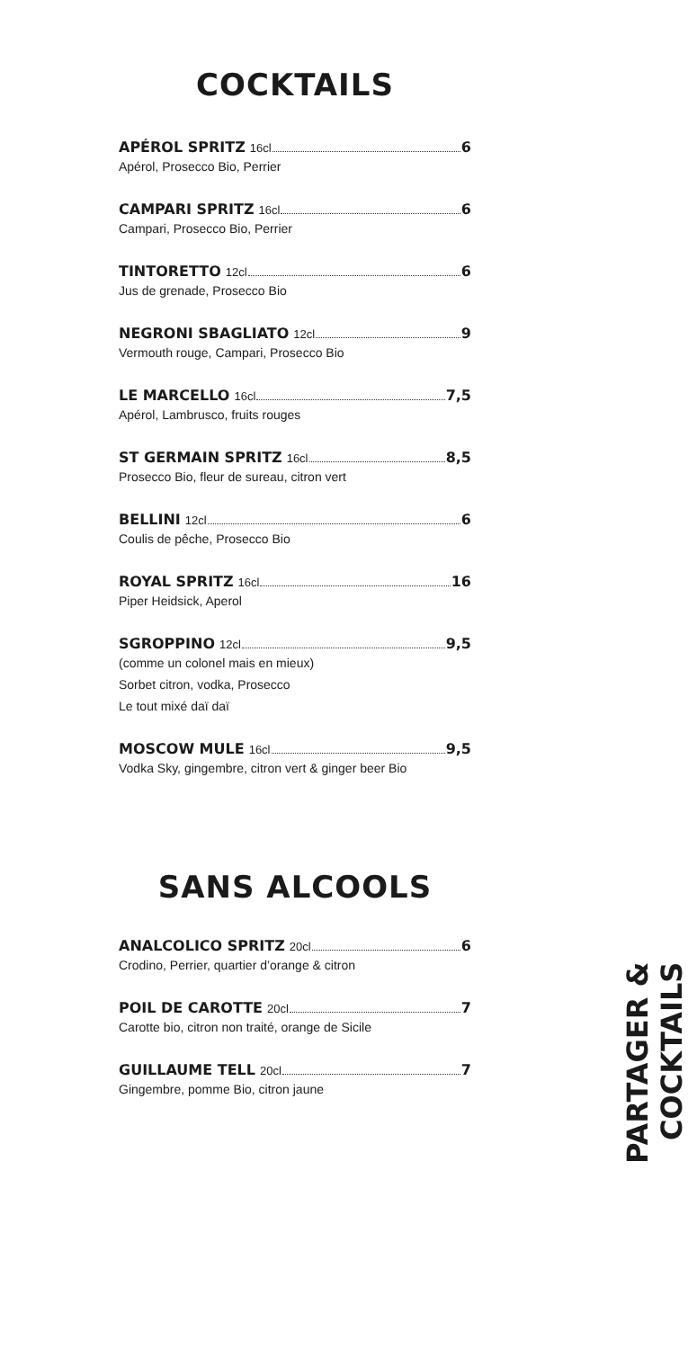COCKTAILS
APÉROL SPRITZ 16cl 6
Apérol, Prosecco Bio, Perrier
CAMPARI SPRITZ 16cl 6
Campari, Prosecco Bio, Perrier
TINTORETTO 12cl 6
Jus de grenade, Prosecco Bio
NEGRONI SBAGLIATO 12cl 9
Vermouth rouge, Campari, Prosecco Bio
LE MARCELLO 16cl 7,5
Apérol, Lambrusco, fruits rouges
ST GERMAIN SPRITZ 16cl 8,5
Prosecco Bio, fleur de sureau, citron vert
BELLINI 12cl 6
Coulis de pêche, Prosecco Bio
ROYAL SPRITZ 16cl 16
Piper Heidsick, Aperol
SGROPPINO 12cl 9,5
(comme un colonel mais en mieux)
Sorbet citron, vodka, Prosecco
Le tout mixé daï daï
MOSCOW MULE 16cl 9,5
Vodka Sky, gingembre, citron vert & ginger beer Bio
SANS ALCOOLS
ANALCOLICO SPRITZ 20cl 6
Crodino, Perrier, quartier d’orange & citron
POIL DE CAROTTE 20cl 7
Carotte bio, citron non traité, orange de Sicile
GUILLAUME TELL 20cl 7
Gingembre, pomme Bio, citron jaune
PARTAGER & COCKTAILS